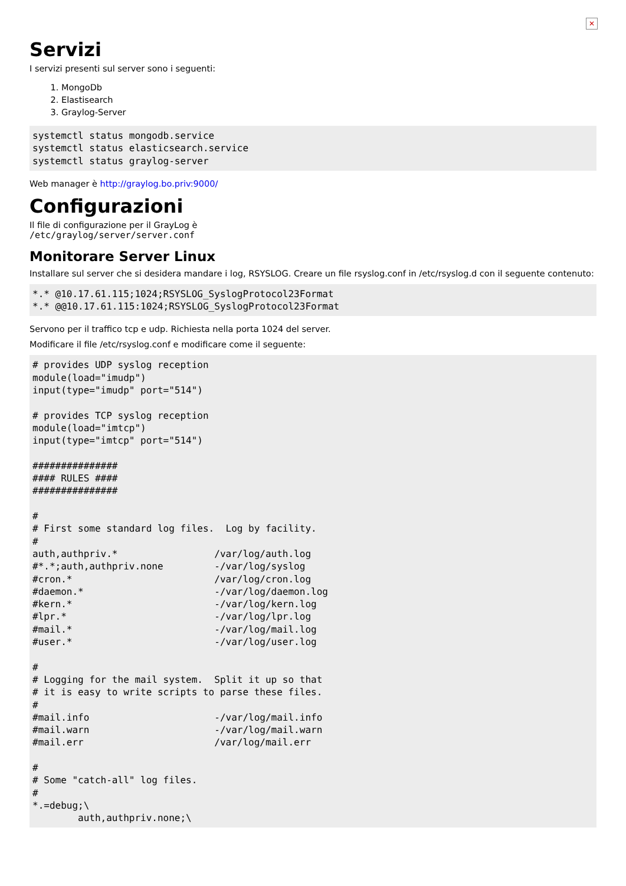✕
Servizi
I servizi presenti sul server sono i seguenti:
1. MongoDb
2. Elastisearch
3. Graylog-Server
systemctl status mongodb.service
systemctl status elasticsearch.service
systemctl status graylog-server
Web manager è http://graylog.bo.priv:9000/
Configurazioni
Il file di configurazione per il GrayLog è
/etc/graylog/server/server.conf
Monitorare Server Linux
Installare sul server che si desidera mandare i log, RSYSLOG. Creare un file rsyslog.conf in /etc/rsyslog.d con il seguente contenuto:
*.* @10.17.61.115;1024;RSYSLOG_SyslogProtocol23Format
*.* @@10.17.61.115:1024;RSYSLOG_SyslogProtocol23Format
Servono per il traffico tcp e udp. Richiesta nella porta 1024 del server.
Modificare il file /etc/rsyslog.conf e modificare come il seguente:
# provides UDP syslog reception
module(load="imudp")
input(type="imudp" port="514")

# provides TCP syslog reception
module(load="imtcp")
input(type="imtcp" port="514")

###############
#### RULES ####
###############

#
# First some standard log files.  Log by facility.
#
auth,authpriv.*                 /var/log/auth.log
#*.*;auth,authpriv.none         -/var/log/syslog
#cron.*                         /var/log/cron.log
#daemon.*                       -/var/log/daemon.log
#kern.*                         -/var/log/kern.log
#lpr.*                          -/var/log/lpr.log
#mail.*                         -/var/log/mail.log
#user.*                         -/var/log/user.log

#
# Logging for the mail system.  Split it up so that
# it is easy to write scripts to parse these files.
#
#mail.info                      -/var/log/mail.info
#mail.warn                      -/var/log/mail.warn
#mail.err                       /var/log/mail.err

#
# Some "catch-all" log files.
#
*.=debug;\
        auth,authpriv.none;\